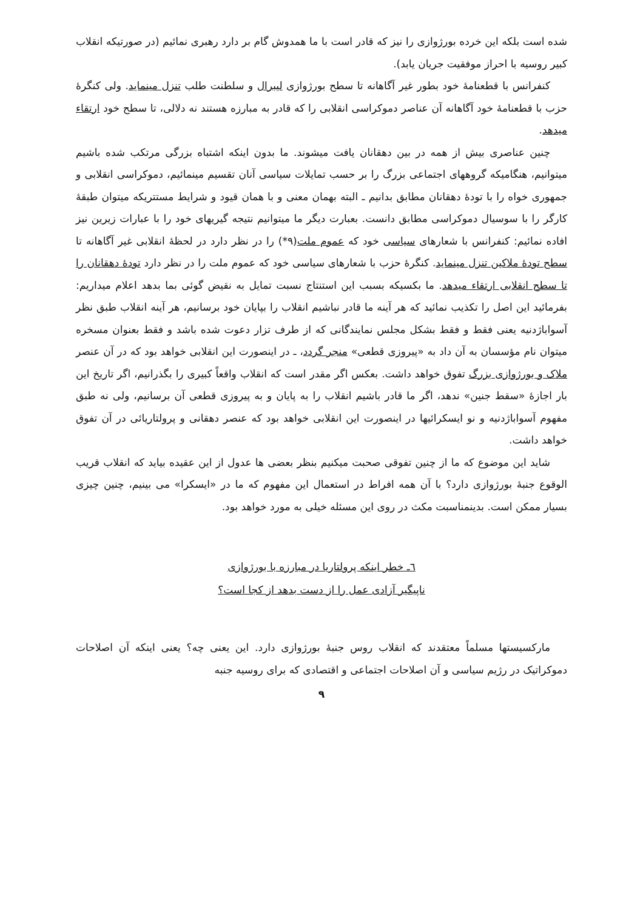شده است بلکه این خرده بورژوازی را نیز که قادر است با ما همدوش گام بر دارد رهبری نمائیم (در صورتیکه انقلاب کبیر روسیه با احراز موفقیت جریان یابد).
کنفرانس با قطعنامۀ خود بطور غیر آگاهانه تا سطح بورژوازی لیبرال و سلطنت طلب تنزل مینماید. ولی کنگرۀ حزب با قطعنامۀ خود آگاهانه آن عناصر دموکراسی انقلابی را که قادر به مبارزه هستند نه دلالی، تا سطح خود ارتقاء میدهد.
چنین عناصری بیش از همه در بین دهقانان یافت میشوند. ما بدون اینکه اشتباه بزرگی مرتکب شده باشیم میتوانیم، هنگامیکه گروههای اجتماعی بزرگ را بر حسب تمایلات سیاسی آنان تقسیم مینمائیم، دموکراسی انقلابی و جمهوری خواه را با تودۀ دهقانان مطابق بدانیم ـ البته بهمان معنی و با همان قیود و شرایط مستتریکه میتوان طبقۀ کارگر را با سوسیال دموکراسی مطابق دانست. بعبارت دیگر ما میتوانیم نتیجه گیریهای خود را با عبارات زیرین نیز افاده نمائیم: کنفرانس با شعارهای سیاسی خود که عموم ملت(٩*) را در نظر دارد در لحظۀ انقلابی غیر آگاهانه تا سطح تودۀ ملاکین تنزل مینماید. کنگرۀ حزب با شعارهای سیاسی خود که عموم ملت را در نظر دارد تودۀ دهقانان را تا سطح انقلابی ارتقاء میدهد. ما بکسیکه بسبب این استنتاج نسبت تمایل به نقیض گوئی بما بدهد اعلام میداریم: بفرمائید این اصل را تکذیب نمائید که هر آینه ما قادر نباشیم انقلاب را بپایان خود برسانیم، هر آینه انقلاب طبق نظر آسواباژدنیه یعنی فقط و فقط بشکل مجلس نمایندگانی که از طرف تزار دعوت شده باشد و فقط بعنوان مسخره میتوان نام مؤسسان به آن داد به «پیروزی قطعی» منجر گردد، ـ در اینصورت این انقلابی خواهد بود که در آن عنصر ملاک و بورژوازی بزرگ تفوق خواهد داشت. بعکس اگر مقدر است که انقلاب واقعاً کبیری را بگذرانیم، اگر تاریخ این بار اجازۀ «سقط جنین» ندهد، اگر ما قادر باشیم انقلاب را به پایان و به پیروزی قطعی آن برسانیم، ولی نه طبق مفهوم آسواباژدنیه و نو ایسکرائیها در اینصورت این انقلابی خواهد بود که عنصر دهقانی و پرولتاریائی در آن تفوق خواهد داشت.
شاید این موضوع که ما از چنین تفوقی صحبت میکنیم بنظر بعضی ها عدول از این عقیده بیاید که انقلاب قریب الوقوع جنبۀ بورژوازی دارد؟ با آن همه افراط در استعمال این مفهوم که ما در «ایسکرا» می بینیم، چنین چیزی بسیار ممکن است. بدینمناسبت مکث در روی این مسئله خیلی به مورد خواهد بود.
٦ـ خطر اینکه پرولتاریا در مبارزه با بورژوازی
ناپیگیر آزادی عمل را از دست بدهد از کجا است؟
مارکسیستها مسلماً معتقدند که انقلاب روس جنبۀ بورژوازی دارد. این یعنی چه؟ یعنی اینکه آن اصلاحات دموکراتیک در رژیم سیاسی و آن اصلاحات اجتماعی و اقتصادی که برای روسیه جنبه
٩